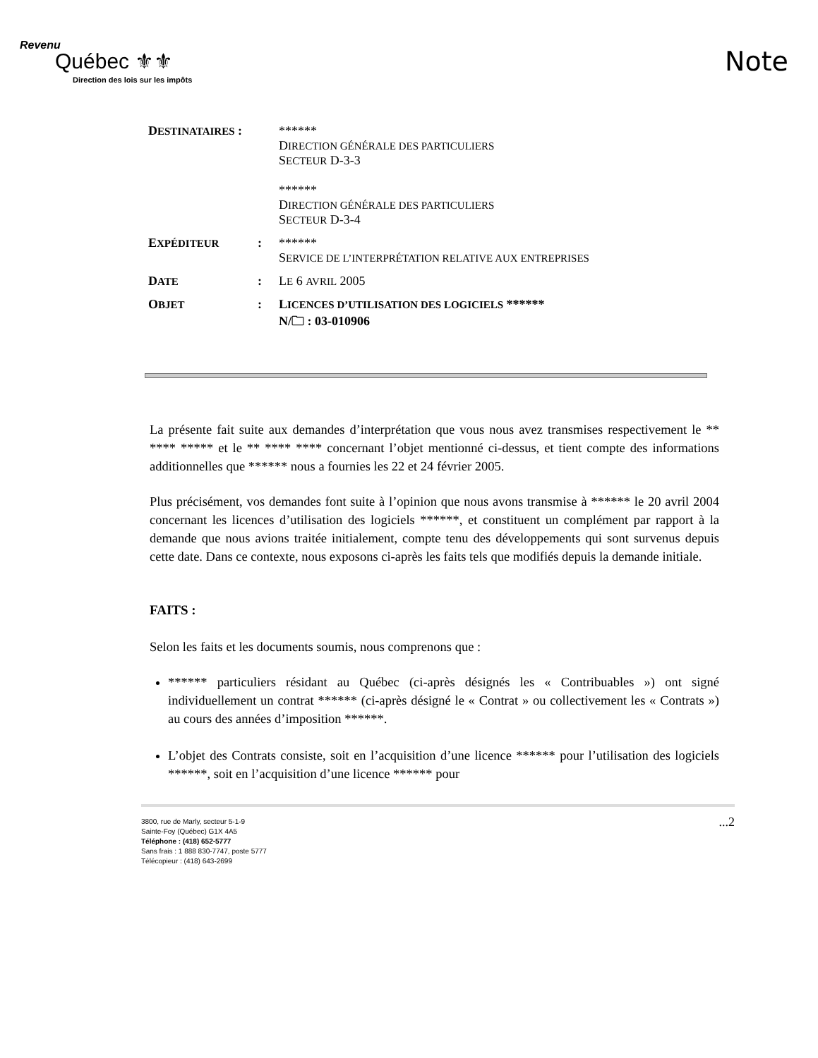Revenu
Québec ⚜⚜
Direction des lois sur les impôts
Note
| D ESTINATAIRES : | | ****** D IRECTION GÉNÉRALE DES PARTICULIERS S ECTEUR D-3-3 ****** D IRECTION GÉNÉRALE DES PARTICULIERS S ECTEUR D-3-4 |
| E XPÉDITEUR | : | ****** S ERVICE DE L’INTERPRÉTATION RELATIVE AUX ENTREPRISES |
| D ATE | : | L E 6 AVRIL 2005 |
| O BJET | : | L ICENCES D’UTILISATION DES LOGICIELS ****** N/🗀 : 03-010906 |
La présente fait suite aux demandes d’interprétation que vous nous avez transmises respectivement le ** **** ***** et le ** **** **** concernant l’objet mentionné ci-dessus, et tient compte des informations additionnelles que ****** nous a fournies les 22 et 24 février 2005.
Plus précisément, vos demandes font suite à l’opinion que nous avons transmise à ****** le 20 avril 2004 concernant les licences d’utilisation des logiciels ******, et constituent un complément par rapport à la demande que nous avions traitée initialement, compte tenu des développements qui sont survenus depuis cette date. Dans ce contexte, nous exposons ci-après les faits tels que modifiés depuis la demande initiale.
FAITS :
Selon les faits et les documents soumis, nous comprenons que :
****** particuliers résidant au Québec (ci-après désignés les « Contribuables ») ont signé individuellement un contrat ****** (ci-après désigné le « Contrat » ou collectivement les « Contrats ») au cours des années d’imposition ******.
L’objet des Contrats consiste, soit en l’acquisition d’une licence ****** pour l’utilisation des logiciels ******, soit en l’acquisition d’une licence ****** pour
3800, rue de Marly, secteur 5-1-9
Sainte-Foy (Québec) G1X 4A5
Téléphone : (418) 652-5777
Sans frais : 1 888 830-7747, poste 5777
Télécopieur : (418) 643-2699
...2